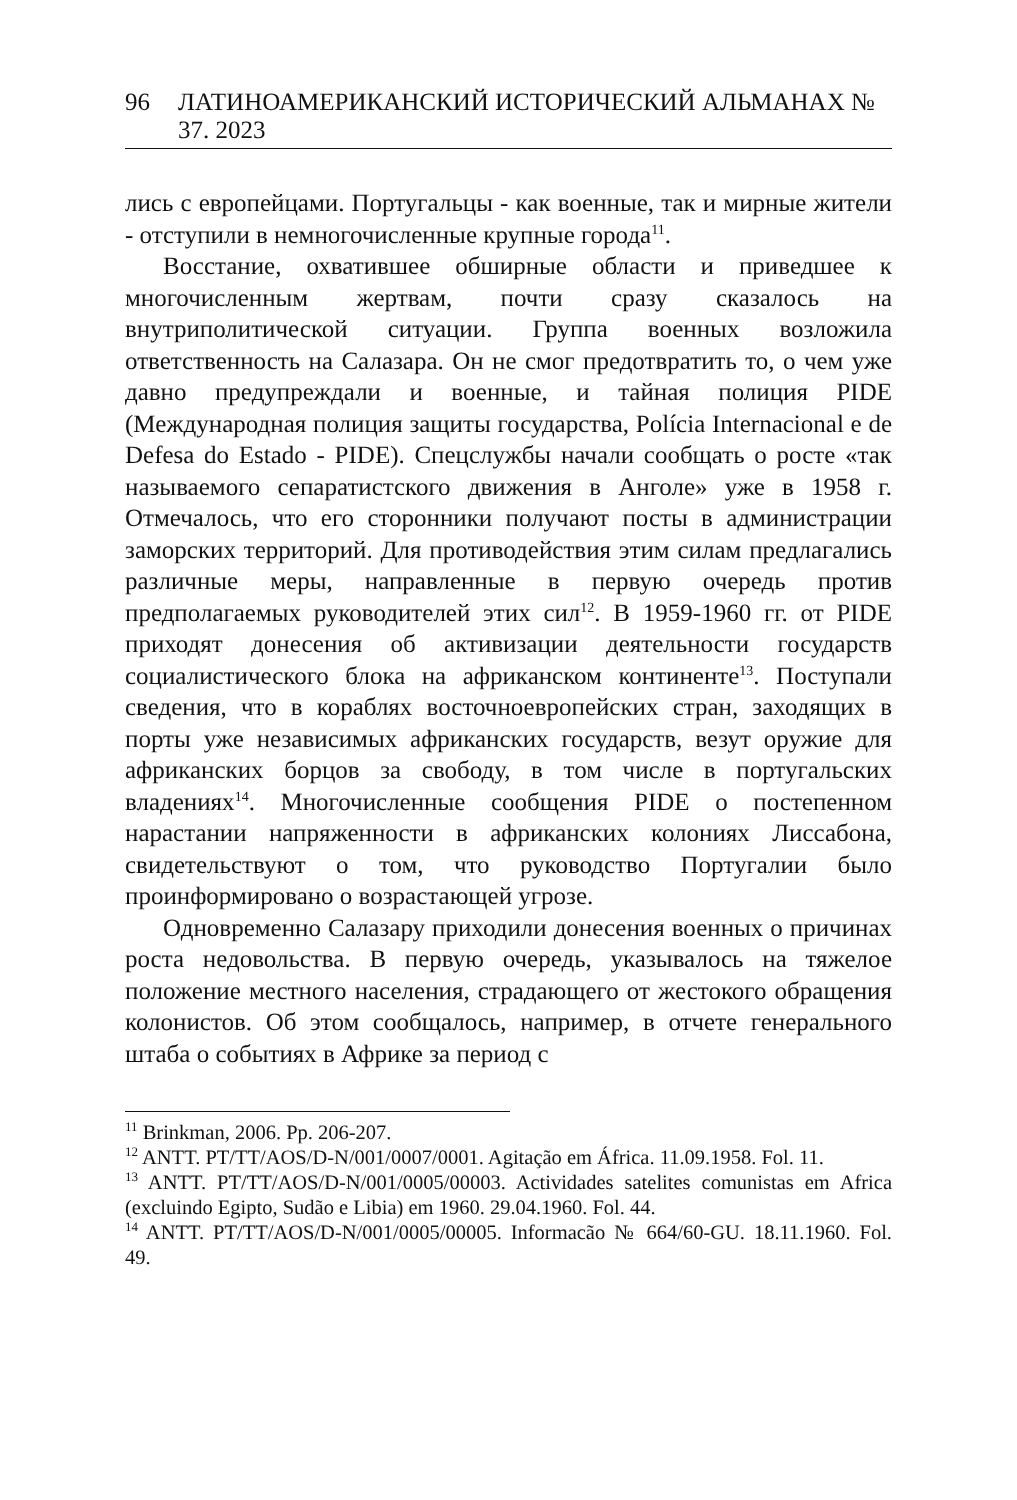96 ЛАТИНОАМЕРИКАНСКИЙ ИСТОРИЧЕСКИЙ АЛЬМАНАХ № 37. 2023
лись с европейцами. Португальцы - как военные, так и мирные жители - отступили в немногочисленные крупные города<sup>11</sup>.
Восстание, охватившее обширные области и приведшее к многочисленным жертвам, почти сразу сказалось на внутриполитической ситуации. Группа военных возложила ответственность на Салазара. Он не смог предотвратить то, о чем уже давно предупреждали и военные, и тайная полиция PIDE (Международная полиция защиты государства, Polícia Internacional e de Defesa do Estado - PIDE). Спецслужбы начали сообщать о росте «так называемого сепаратистского движения в Анголе» уже в 1958 г. Отмечалось, что его сторонники получают посты в администрации заморских территорий. Для противодействия этим силам предлагались различные меры, направленные в первую очередь против предполагаемых руководителей этих сил<sup>12</sup>. В 1959-1960 гг. от PIDE приходят донесения об активизации деятельности государств социалистического блока на африканском континенте<sup>13</sup>. Поступали сведения, что в кораблях восточноевропейских стран, заходящих в порты уже независимых африканских государств, везут оружие для африканских борцов за свободу, в том числе в португальских владениях<sup>14</sup>. Многочисленные сообщения PIDE о постепенном нарастании напряженности в африканских колониях Лиссабона, свидетельствуют о том, что руководство Португалии было проинформировано о возрастающей угрозе.
Одновременно Салазару приходили донесения военных о причинах роста недовольства. В первую очередь, указывалось на тяжелое положение местного населения, страдающего от жестокого обращения колонистов. Об этом сообщалось, например, в отчете генерального штаба о событиях в Африке за период с
<sup>11</sup> Brinkman, 2006. Pp. 206-207.
<sup>12</sup> ANTT. PT/TT/AOS/D-N/001/0007/0001. Agitação em África. 11.09.1958. Fol. 11.
<sup>13</sup> ANTT. PT/TT/AOS/D-N/001/0005/00003. Actividades satelites comunistas em Africa (excluindo Egipto, Sudão e Libia) em 1960. 29.04.1960. Fol. 44.
<sup>14</sup> ANTT. PT/TT/AOS/D-N/001/0005/00005. Informacão № 664/60-GU. 18.11.1960. Fol. 49.